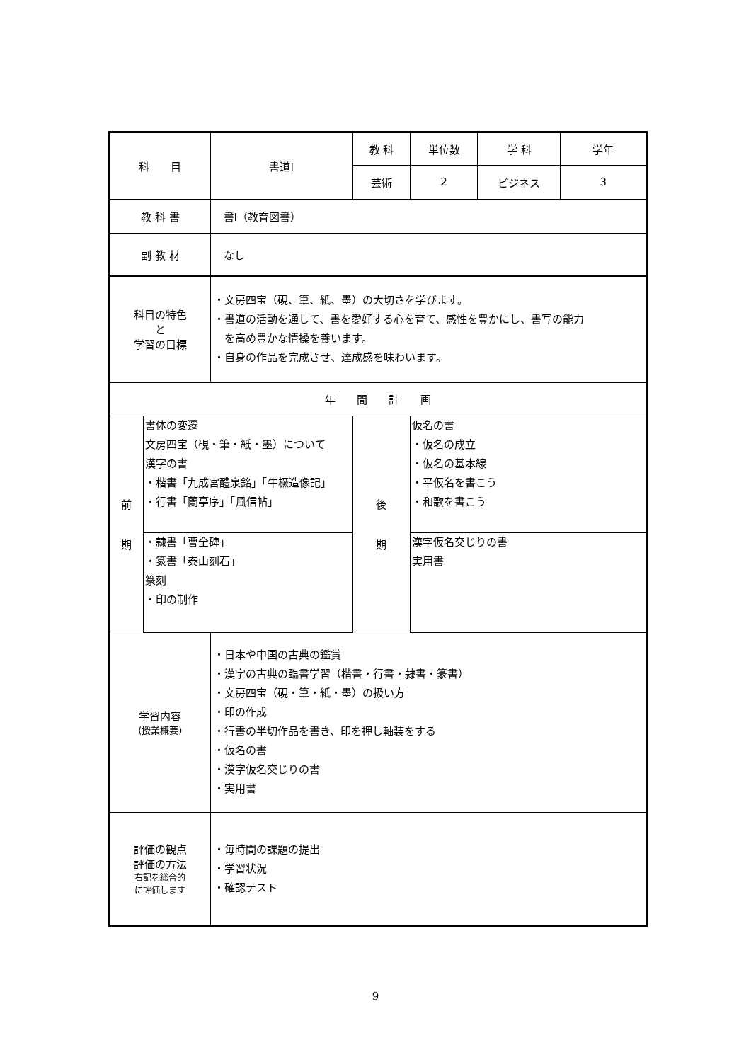| 科 目 | | 書道Ⅰ | 教 科 | 単位数 | 学 科 | 学年 |
| | | | 芸術 | 2 | ビジネス | 3 |
| 教 科 書 | | 書Ⅰ（教育図書） | | | | |
| 副 教 材 | | なし | | | | |
| 科目の特色 と 学習の目標 | | ・文房四宝（硯、筆、紙、墨）の大切さを学びます。 ・書道の活動を通して、書を愛好する心を育て、感性を豊かにし、書写の能力 を高め豊かな情操を養います。 ・自身の作品を完成させ、達成感を味わいます。 | | | | |
| 年 間 計 画 | | | | | | |
| 前 期 | 書体の変遷 文房四宝（硯・筆・紙・墨）について 漢字の書 ・楷書「九成宮醴泉銘」「牛橛造像記」 ・行書「蘭亭序」「風信帖」 | | 後 期 | 仮名の書 ・仮名の成立 ・仮名の基本線 ・平仮名を書こう ・和歌を書こう | | |
| | ・隷書「曹全碑」 ・篆書「泰山刻石」 篆刻 ・印の制作 | | | 漢字仮名交じりの書 実用書 | | |
| 学習内容 (授業概要) | | ・日本や中国の古典の鑑賞 ・漢字の古典の臨書学習（楷書・行書・隷書・篆書） ・文房四宝（硯・筆・紙・墨）の扱い方 ・印の作成 ・行書の半切作品を書き、印を押し軸装をする ・仮名の書 ・漢字仮名交じりの書 ・実用書 | | | | |
| 評価の観点 評価の方法 右記を総合的 に評価します | | ・毎時間の課題の提出 ・学習状況 ・確認テスト | | | | |
9